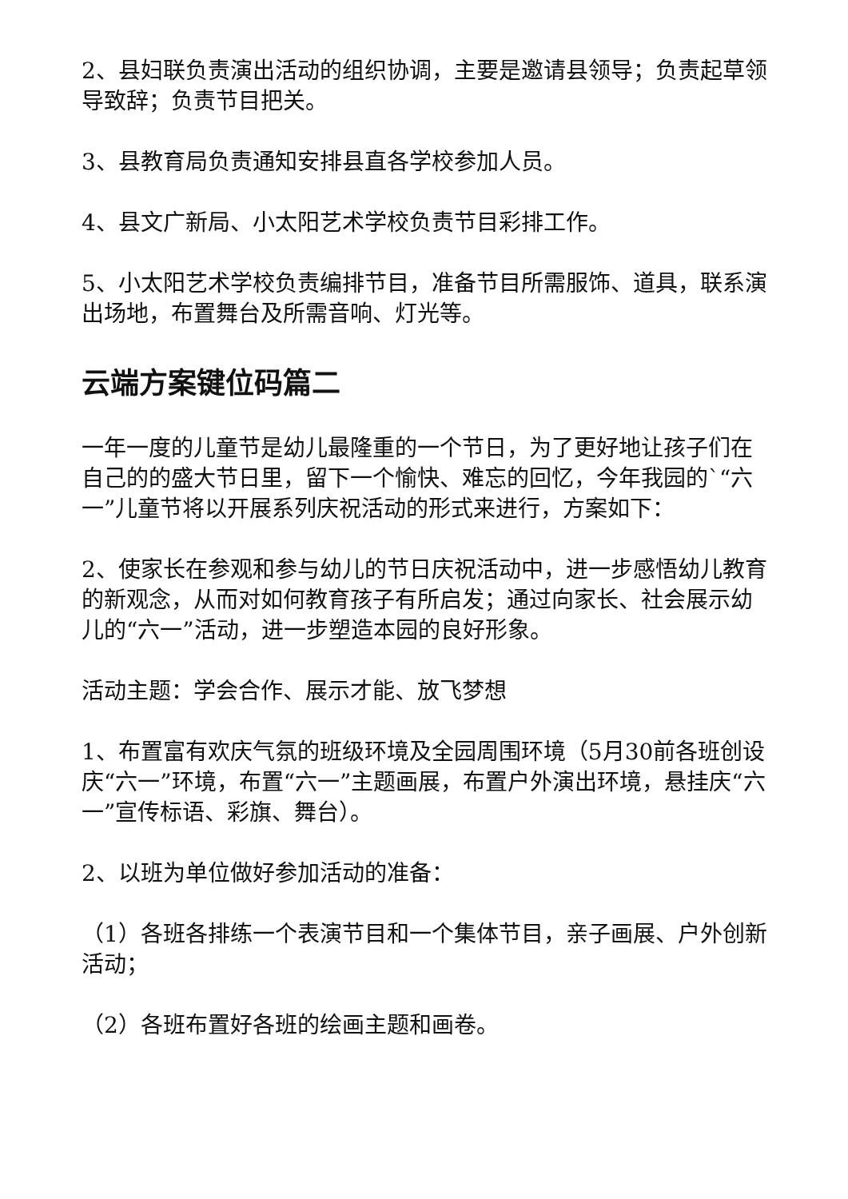2、县妇联负责演出活动的组织协调，主要是邀请县领导；负责起草领导致辞；负责节目把关。
3、县教育局负责通知安排县直各学校参加人员。
4、县文广新局、小太阳艺术学校负责节目彩排工作。
5、小太阳艺术学校负责编排节目，准备节目所需服饰、道具，联系演出场地，布置舞台及所需音响、灯光等。
云端方案键位码篇二
一年一度的儿童节是幼儿最隆重的一个节日，为了更好地让孩子们在自己的的盛大节日里，留下一个愉快、难忘的回忆，今年我园的`“六一”儿童节将以开展系列庆祝活动的形式来进行，方案如下：
2、使家长在参观和参与幼儿的节日庆祝活动中，进一步感悟幼儿教育的新观念，从而对如何教育孩子有所启发；通过向家长、社会展示幼儿的“六一”活动，进一步塑造本园的良好形象。
活动主题：学会合作、展示才能、放飞梦想
1、布置富有欢庆气氛的班级环境及全园周围环境（5月30前各班创设庆“六一”环境，布置“六一”主题画展，布置户外演出环境，悬挂庆“六一”宣传标语、彩旗、舞台）。
2、以班为单位做好参加活动的准备：
（1）各班各排练一个表演节目和一个集体节目，亲子画展、户外创新活动；
（2）各班布置好各班的绘画主题和画卷。